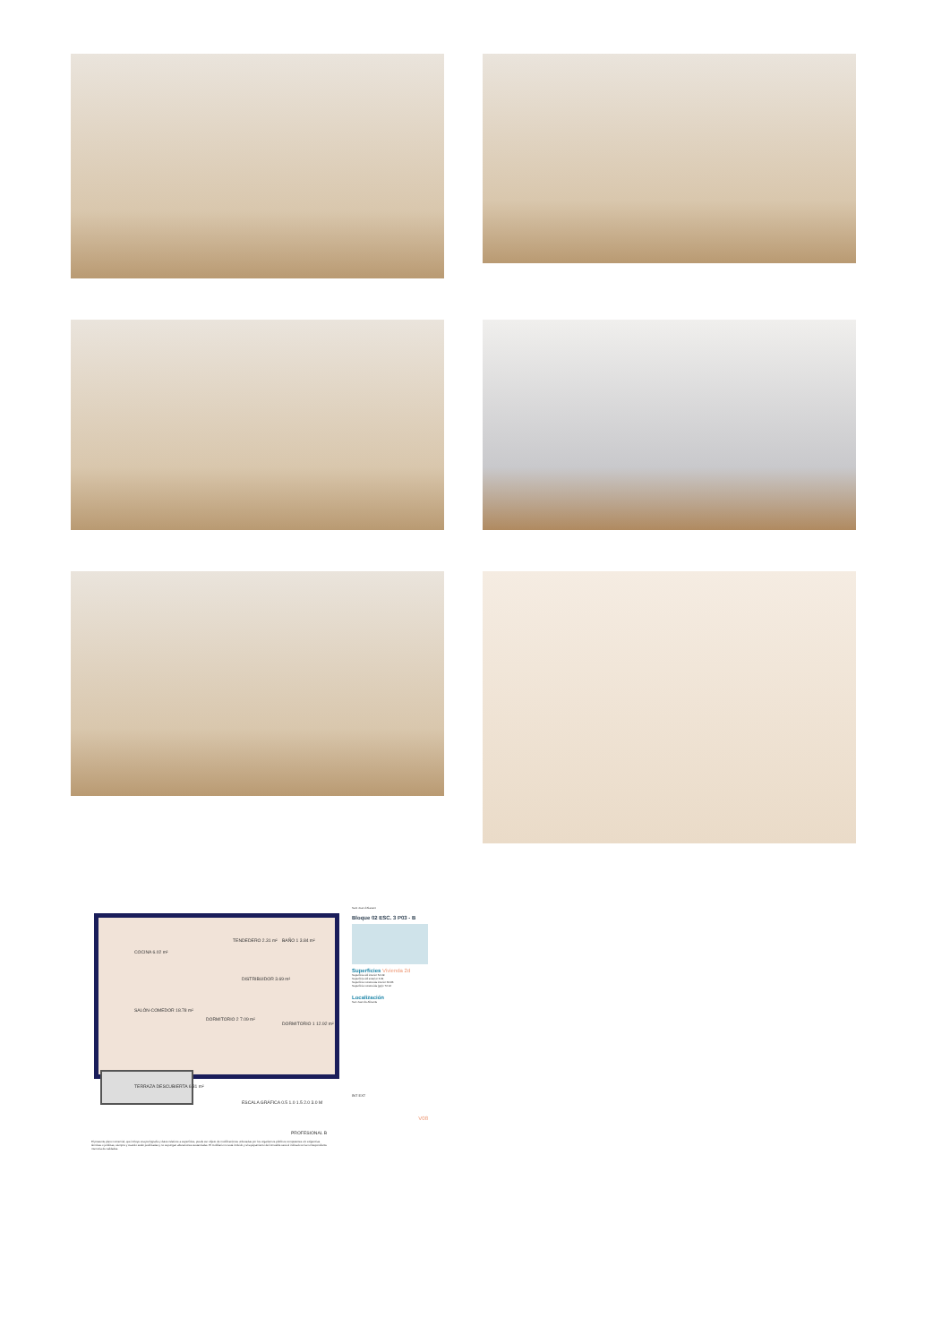Sant Joan d'Alacant
Bloque 02 ESC. 3 P03 - B
Superficies Vivienda 2d
Superficie útil interior 54.09
Superficie útil exterior 6.31
Superficie construida interior 62.86
Superficie construida (pp)c 72.12
Localización
San Juan de Alicante
INT EXT
V08
COCINA 6.02 m²
TENDEDERO 2.31 m² BAÑO 1 3.84 m²
DISTRIBUIDOR 3.69 m²
SALÓN-COMEDOR 18.78 m²
DORMITORIO 2 7.09 m²
DORMITORIO 1 12.92 m²
TERRAZA DESCUBIERTA 6.31 m²
ESCALA GRÁFICA 0.5 1.0 1.5 2.0 3.0 M
PROFESIONAL B
El presente plano comercial, que incluye una perfografía y datos relativos a superficies, puede ser objeto de modificaciones ordenadas por los organismos públicos competentes o/o exigencias técnicas o jurídicas, siempre y cuando estén justificadas y no supongan alteraciones sustanciales. El mobiliario no está incluido y el equipamiento del inmueble será el indicado en la correspondiente memoria de calidades.